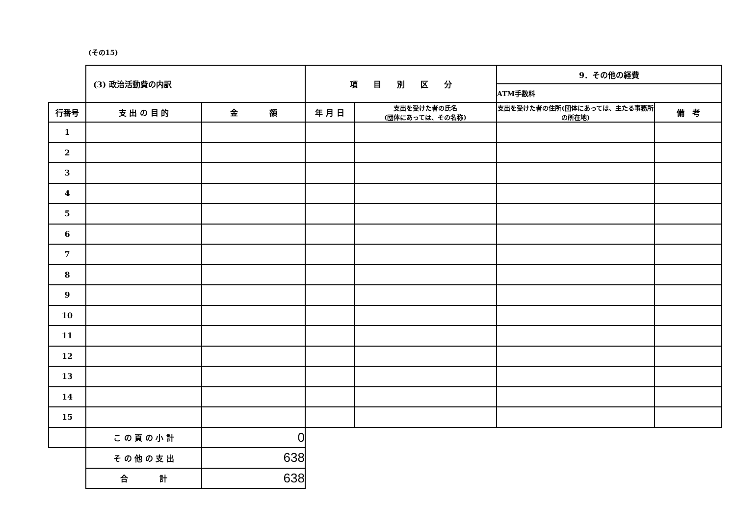(その15)
| | (3) 政治活動費の内訳 | | 項 目 別 区 分 | | 9．その他の経費 | |
| | | | | | ATM手数料 | |
| 行番号 | 支 出 の 目 的 | 金 額 | 年 月 日 | 支出を受けた者の氏名 (団体にあっては、その名称) | 支出を受けた者の住所(団体にあっては、主たる事務所の所在地) | 備 考 |
| 1 | | | | | | |
| 2 | | | | | | |
| 3 | | | | | | |
| 4 | | | | | | |
| 5 | | | | | | |
| 6 | | | | | | |
| 7 | | | | | | |
| 8 | | | | | | |
| 9 | | | | | | |
| 10 | | | | | | |
| 11 | | | | | | |
| 12 | | | | | | |
| 13 | | | | | | |
| 14 | | | | | | |
| 15 | | | | | | |
| | こ の 頁 の 小 計 | 0 | | | | |
| | そ の 他 の 支 出 | 638 | | | | |
| | 合 計 | 638 | | | | |